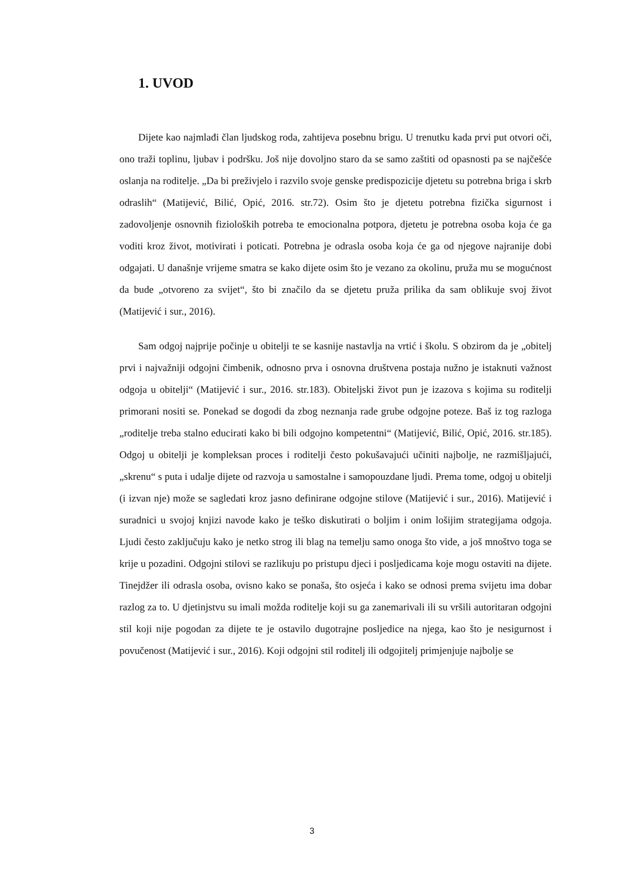1. UVOD
Dijete kao najmlađi član ljudskog roda, zahtijeva posebnu brigu. U trenutku kada prvi put otvori oči, ono traži toplinu, ljubav i podršku. Još nije dovoljno staro da se samo zaštiti od opasnosti pa se najčešće oslanja na roditelje. „Da bi preživjelo i razvilo svoje genske predispozicije djetetu su potrebna briga i skrb odraslih“ (Matijević, Bilić, Opić, 2016. str.72). Osim što je djetetu potrebna fizička sigurnost i zadovoljenje osnovnih fizioloških potreba te emocionalna potpora, djetetu je potrebna osoba koja će ga voditi kroz život, motivirati i poticati. Potrebna je odrasla osoba koja će ga od njegove najranije dobi odgajati. U današnje vrijeme smatra se kako dijete osim što je vezano za okolinu, pruža mu se mogućnost da bude „otvoreno za svijet“, što bi značilo da se djetetu pruža prilika da sam oblikuje svoj život (Matijević i sur., 2016).
Sam odgoj najprije počinje u obitelji te se kasnije nastavlja na vrtić i školu. S obzirom da je „obitelj prvi i najvažniji odgojni čimbenik, odnosno prva i osnovna društvena postaja nužno je istaknuti važnost odgoja u obitelji“ (Matijević i sur., 2016. str.183). Obiteljski život pun je izazova s kojima su roditelji primorani nositi se. Ponekad se dogodi da zbog neznanja rade grube odgojne poteze. Baš iz tog razloga „roditelje treba stalno educirati kako bi bili odgojno kompetentni“ (Matijević, Bilić, Opić, 2016. str.185). Odgoj u obitelji je kompleksan proces i roditelji često pokušavajući učiniti najbolje, ne razmišljajući, „skrenu“ s puta i udalje dijete od razvoja u samostalne i samopouzdane ljudi. Prema tome, odgoj u obitelji (i izvan nje) može se sagledati kroz jasno definirane odgojne stilove (Matijević i sur., 2016). Matijević i suradnici u svojoj knjizi navode kako je teško diskutirati o boljim i onim lošijim strategijama odgoja. Ljudi često zaključuju kako je netko strog ili blag na temelju samo onoga što vide, a još mnoštvo toga se krije u pozadini. Odgojni stilovi se razlikuju po pristupu djeci i posljedicama koje mogu ostaviti na dijete. Tinejdžer ili odrasla osoba, ovisno kako se ponaša, što osjeća i kako se odnosi prema svijetu ima dobar razlog za to. U djetinjstvu su imali možda roditelje koji su ga zanemarivali ili su vršili autoritaran odgojni stil koji nije pogodan za dijete te je ostavilo dugotrajne posljedice na njega, kao što je nesigurnost i povučenost (Matijević i sur., 2016). Koji odgojni stil roditelj ili odgojitelj primjenjuje najbolje se
3